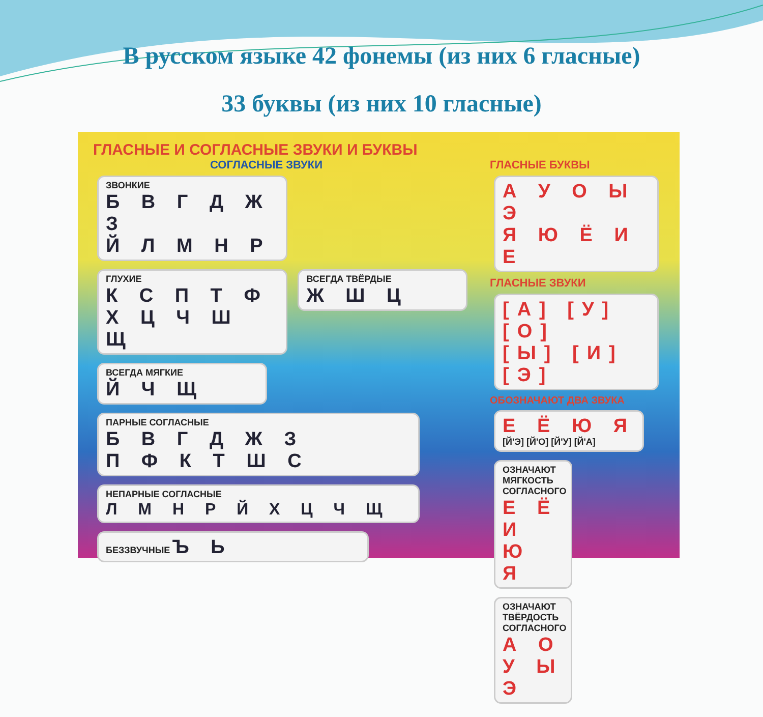В русском языке 42 фонемы (из них 6 гласные)
33 буквы (из них 10 гласные)
ГЛАСНЫЕ И СОГЛАСНЫЕ ЗВУКИ И БУКВЫ
СОГЛАСНЫЕ ЗВУКИ
ЗВОНКИЕ
Б В Г Д Ж З
Й Л М Н Р
ГЛУХИЕ
К С П Т Ф
Х Ц Ч Ш Щ
ВСЕГДА ТВЁРДЫЕ
Ж Ш Ц
ВСЕГДА МЯГКИЕ
Й Ч Щ
ПАРНЫЕ СОГЛАСНЫЕ
Б В Г Д Ж З
П Ф К Т Ш С
НЕПАРНЫЕ СОГЛАСНЫЕ
Л М Н Р Й Х Ц Ч Щ
БЕЗЗВУЧНЫЕ Ъ Ь
ГЛАСНЫЕ БУКВЫ
А У О Ы Э
Я Ю Ё И Е
ГЛАСНЫЕ ЗВУКИ
[А] [У] [О]
[Ы] [И] [Э]
ОБОЗНАЧАЮТ ДВА ЗВУКА
Е Ё Ю Я
[Й'Э] [Й'О] [Й'У] [Й'А]
ОЗНАЧАЮТ МЯГКОСТЬ СОГЛАСНОГО
Е Ё И Ю Я
ОЗНАЧАЮТ ТВЁРДОСТЬ СОГЛАСНОГО
А О У Ы Э